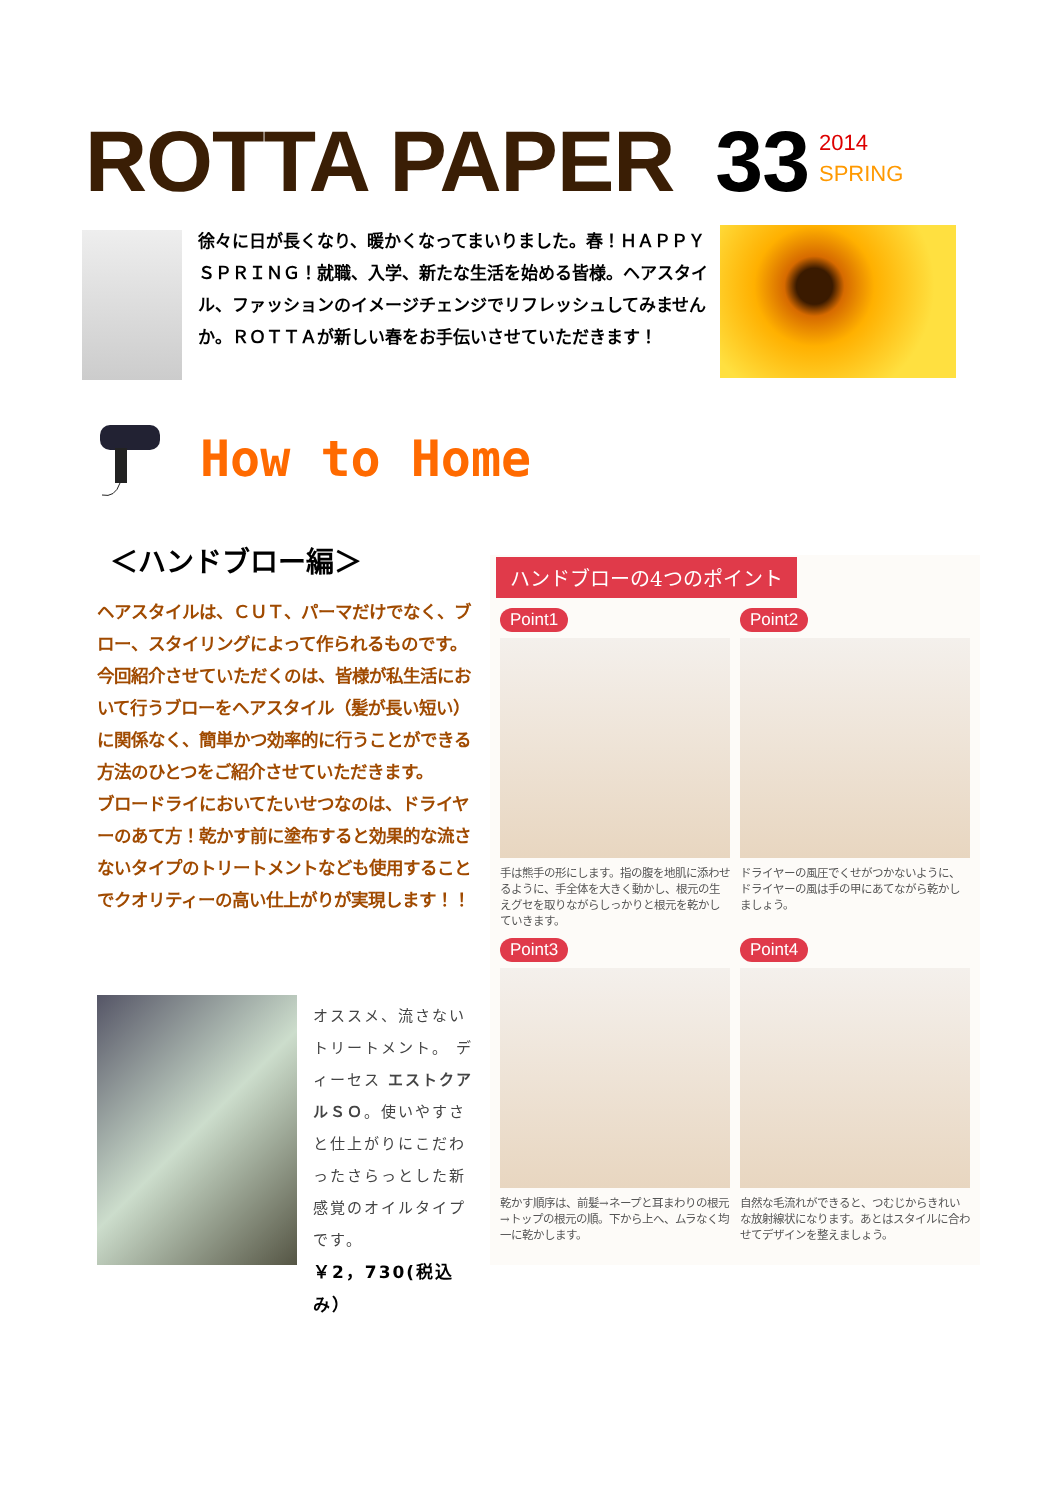ROTTA PAPER 33
2014
SPRING
徐々に日が長くなり、暖かくなってまいりました。春！ＨＡＰＰＹ ＳＰＲＩＮＧ！就職、入学、新たな生活を始める皆様。ヘアスタイル、ファッションのイメージチェンジでリフレッシュしてみませんか。ＲＯＴＴＡが新しい春をお手伝いさせていただきます！
How to Home
＜ハンドブロー編＞
ヘアスタイルは、ＣＵＴ、パーマだけでなく、ブロー、スタイリングによって作られるものです。今回紹介させていただくのは、皆様が私生活において行うブローをヘアスタイル（髪が長い短い）に関係なく、簡単かつ効率的に行うことができる方法のひとつをご紹介させていただきます。
ブロードライにおいてたいせつなのは、ドライヤーのあて方！乾かす前に塗布すると効果的な流さないタイプのトリートメントなども使用することでクオリティーの高い仕上がりが実現します！！
オススメ、流さないトリートメント。 ディーセス エストクアルＳＯ。使いやすさと仕上がりにこだわったさらっとした新感覚のオイルタイプです。
￥2，730(税込み）
ハンドブローの4つのポイント
Point1
手は熊手の形にします。指の腹を地肌に添わせるように、手全体を大きく動かし、根元の生えグセを取りながらしっかりと根元を乾かしていきます。
Point2
ドライヤーの風圧でくせがつかないように、ドライヤーの風は手の甲にあてながら乾かしましょう。
Point3
乾かす順序は、前髪→ネープと耳まわりの根元→トップの根元の順。下から上へ、ムラなく均一に乾かします。
Point4
自然な毛流れができると、つむじからきれいな放射線状になります。あとはスタイルに合わせてデザインを整えましょう。